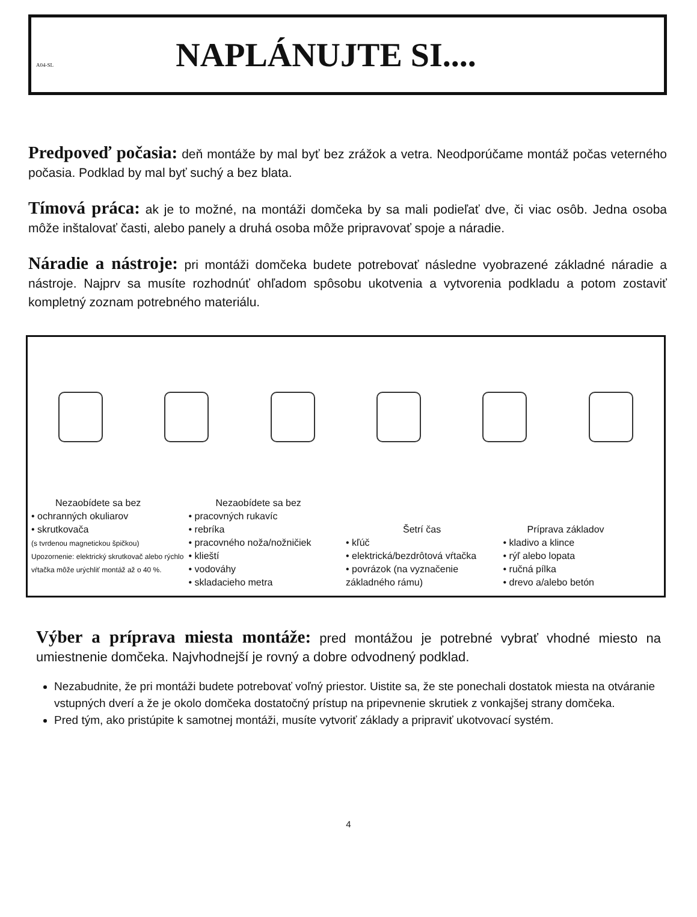A04-SL
NAPLÁNUJTE SI....
Predpoveď počasia: deň montáže by mal byť bez zrážok a vetra. Neodporúčame montáž počas veterného počasia. Podklad by mal byť suchý a bez blata.
Tímová práca: ak je to možné, na montáži domčeka by sa mali podieľať dve, či viac osôb. Jedna osoba môže inštalovať časti, alebo panely a druhá osoba môže pripravovať spoje a náradie.
Náradie a nástroje: pri montáži domčeka budete potrebovať následne vyobrazené základné náradie a nástroje. Najprv sa musíte rozhodnúť ohľadom spôsobu ukotvenia a vytvorenia podkladu a potom zostaviť kompletný zoznam potrebného materiálu.
Nezaobídete sa bez
• ochranných okuliarov
• skrutkovača
(s tvrdenou magnetickou špičkou)
Upozornenie: elektrický skrutkovač alebo rýchlo vŕtačka môže urýchliť montáž až o 40 %.
Nezaobídete sa bez
• pracovných rukavíc
• rebríka
• pracovného noža/nožničiek
• klieští
• vodováhy
• skladacieho metra
Šetrí čas
• kľúč
• elektrická/bezdrôtová vŕtačka
• povrázok (na vyznačenie základného rámu)
Príprava základov
• kladivo a klince
• rýľ alebo lopata
• ručná pílka
• drevo a/alebo betón
Výber a príprava miesta montáže: pred montážou je potrebné vybrať vhodné miesto na umiestnenie domčeka. Najvhodnejší je rovný a dobre odvodnený podklad.
Nezabudnite, že pri montáži budete potrebovať voľný priestor. Uistite sa, že ste ponechali dostatok miesta na otváranie vstupných dverí a že je okolo domčeka dostatočný prístup na pripevnenie skrutiek z vonkajšej strany domčeka.
Pred tým, ako pristúpite k samotnej montáži, musíte vytvoriť základy a pripraviť ukotvovací systém.
4